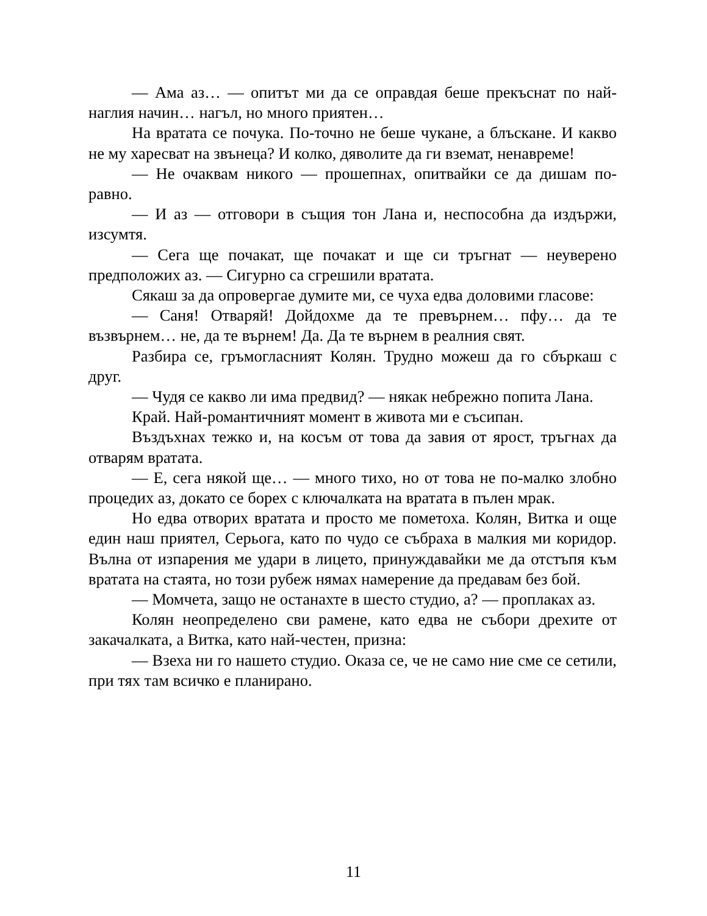— Ама аз… — опитът ми да се оправдая беше прекъснат по най-наглия начин… нагъл, но много приятен…
На вратата се почука. По-точно не беше чукане, а блъскане. И какво не му харесват на звънеца? И колко, дяволите да ги вземат, ненавреме!
— Не очаквам никого — прошепнах, опитвайки се да дишам по-равно.
— И аз — отговори в същия тон Лана и, неспособна да издържи, изсумтя.
— Сега ще почакат, ще почакат и ще си тръгнат — неуверено предположих аз. — Сигурно са сгрешили вратата.
Сякаш за да опровергае думите ми, се чуха едва доловими гласове:
— Саня! Отваряй! Дойдохме да те превърнем… пфу… да те възвърнем… не, да те върнем! Да. Да те върнем в реалния свят.
Разбира се, гръмогласният Колян. Трудно можеш да го сбъркаш с друг.
— Чудя се какво ли има предвид? — някак небрежно попита Лана.
Край. Най-романтичният момент в живота ми е съсипан.
Въздъхнах тежко и, на косъм от това да завия от ярост, тръгнах да отварям вратата.
— Е, сега някой ще… — много тихо, но от това не по-малко злобно процедих аз, докато се борех с ключалката на вратата в пълен мрак.
Но едва отворих вратата и просто ме пометоха. Колян, Витка и още един наш приятел, Серьога, като по чудо се събраха в малкия ми коридор. Вълна от изпарения ме удари в лицето, принуждавайки ме да отстъпя към вратата на стаята, но този рубеж нямах намерение да предавам без бой.
— Момчета, защо не останахте в шесто студио, а? — проплаках аз.
Колян неопределено сви рамене, като едва не събори дрехите от закачалката, а Витка, като най-честен, призна:
— Взеха ни го нашето студио. Оказа се, че не само ние сме се сетили, при тях там всичко е планирано.
11